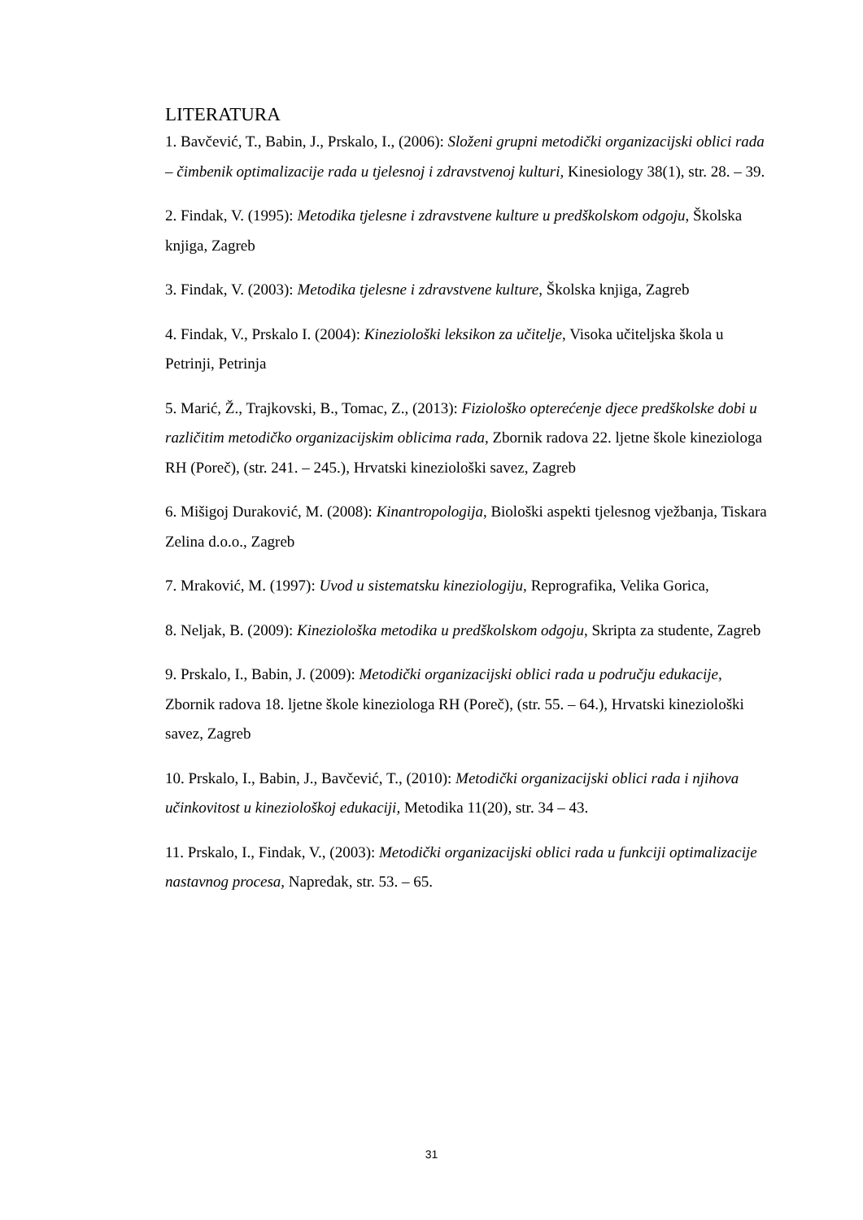LITERATURA
1. Bavčević, T., Babin, J., Prskalo, I., (2006): Složeni grupni metodički organizacijski oblici rada – čimbenik optimalizacije rada u tjelesnoj i zdravstvenoj kulturi, Kinesiology 38(1), str. 28. – 39.
2. Findak, V. (1995): Metodika tjelesne i zdravstvene kulture u predškolskom odgoju, Školska knjiga, Zagreb
3. Findak, V. (2003): Metodika tjelesne i zdravstvene kulture, Školska knjiga, Zagreb
4. Findak, V., Prskalo I. (2004): Kineziološki leksikon za učitelje, Visoka učiteljska škola u Petrinji, Petrinja
5. Marić, Ž., Trajkovski, B., Tomac, Z., (2013): Fiziološko opterećenje djece predškolske dobi u različitim metodičko organizacijskim oblicima rada, Zbornik radova 22. ljetne škole kineziologa RH (Poreč), (str. 241. – 245.), Hrvatski kineziološki savez, Zagreb
6. Mišigoj Duraković, M. (2008): Kinantropologija, Biološki aspekti tjelesnog vježbanja, Tiskara Zelina d.o.o., Zagreb
7. Mraković, M. (1997): Uvod u sistematsku kineziologiju, Reprografika, Velika Gorica,
8. Neljak, B. (2009): Kineziološka metodika u predškolskom odgoju, Skripta za studente, Zagreb
9. Prskalo, I., Babin, J. (2009): Metodički organizacijski oblici rada u području edukacije, Zbornik radova 18. ljetne škole kineziologa RH (Poreč), (str. 55. – 64.), Hrvatski kineziološki savez, Zagreb
10. Prskalo, I., Babin, J., Bavčević, T., (2010): Metodički organizacijski oblici rada i njihova učinkovitost u kineziološkoj edukaciji, Metodika 11(20), str. 34 – 43.
11. Prskalo, I., Findak, V., (2003): Metodički organizacijski oblici rada u funkciji optimalizacije nastavnog procesa, Napredak, str. 53. – 65.
31